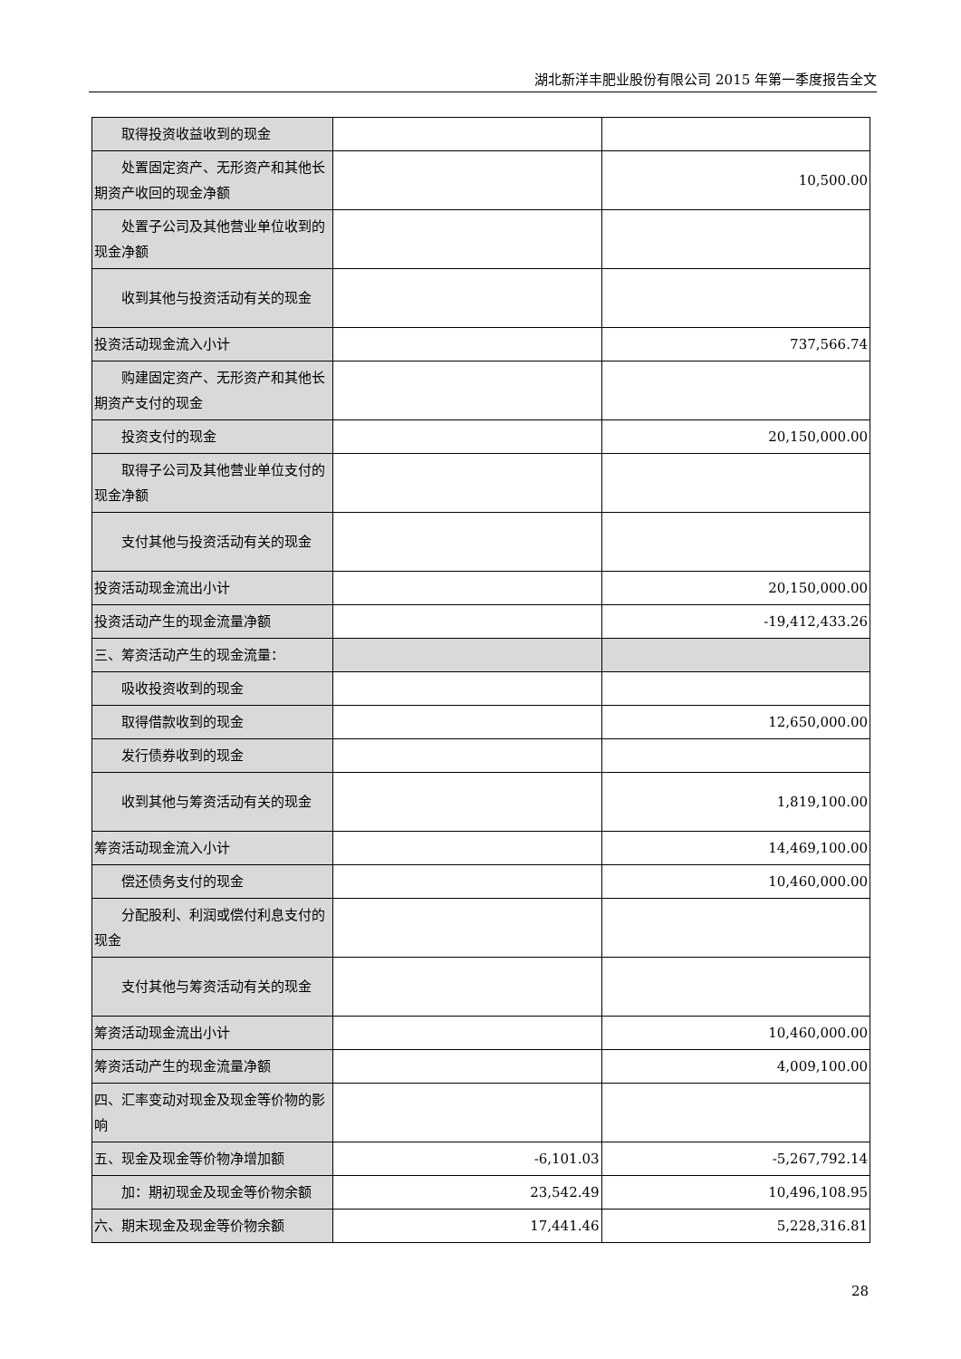湖北新洋丰肥业股份有限公司 2015 年第一季度报告全文
| 取得投资收益收到的现金 | | |
| 处置固定资产、无形资产和其他长期资产收回的现金净额 | | 10,500.00 |
| 处置子公司及其他营业单位收到的现金净额 | | |
| 收到其他与投资活动有关的现金 | | |
| 投资活动现金流入小计 | | 737,566.74 |
| 购建固定资产、无形资产和其他长期资产支付的现金 | | |
| 投资支付的现金 | | 20,150,000.00 |
| 取得子公司及其他营业单位支付的现金净额 | | |
| 支付其他与投资活动有关的现金 | | |
| 投资活动现金流出小计 | | 20,150,000.00 |
| 投资活动产生的现金流量净额 | | -19,412,433.26 |
| 三、筹资活动产生的现金流量： | | |
| 吸收投资收到的现金 | | |
| 取得借款收到的现金 | | 12,650,000.00 |
| 发行债券收到的现金 | | |
| 收到其他与筹资活动有关的现金 | | 1,819,100.00 |
| 筹资活动现金流入小计 | | 14,469,100.00 |
| 偿还债务支付的现金 | | 10,460,000.00 |
| 分配股利、利润或偿付利息支付的现金 | | |
| 支付其他与筹资活动有关的现金 | | |
| 筹资活动现金流出小计 | | 10,460,000.00 |
| 筹资活动产生的现金流量净额 | | 4,009,100.00 |
| 四、汇率变动对现金及现金等价物的影响 | | |
| 五、现金及现金等价物净增加额 | -6,101.03 | -5,267,792.14 |
| 加：期初现金及现金等价物余额 | 23,542.49 | 10,496,108.95 |
| 六、期末现金及现金等价物余额 | 17,441.46 | 5,228,316.81 |
28